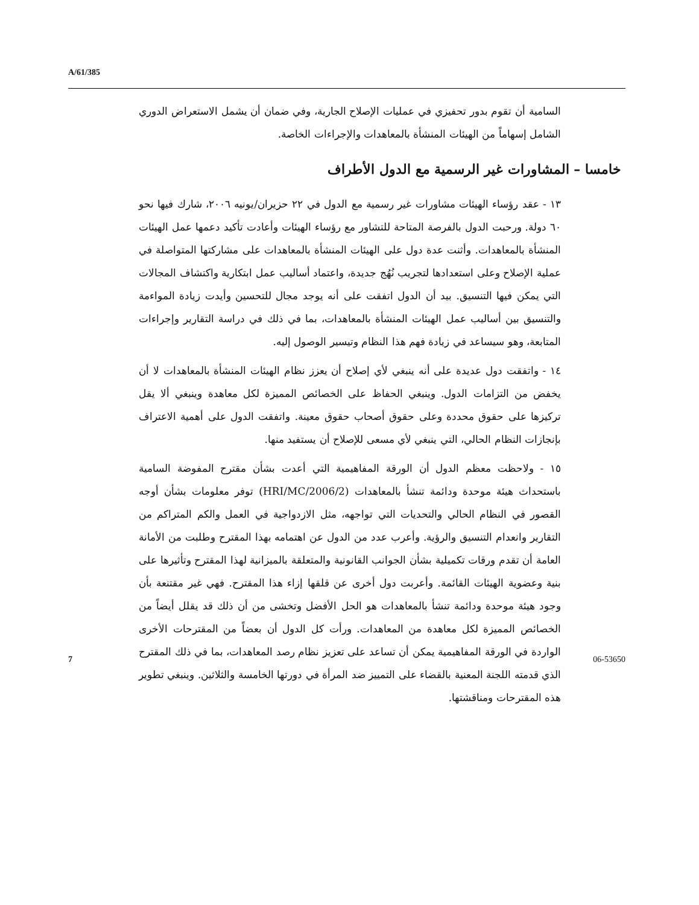A/61/385
السامية أن تقوم بدور تحفيزي في عمليات الإصلاح الجارية، وفي ضمان أن يشمل الاستعراض الدوري الشامل إسهاماً من الهيئات المنشأة بالمعاهدات والإجراءات الخاصة.
خامسا – المشاورات غير الرسمية مع الدول الأطراف
١٣ - عقد رؤساء الهيئات مشاورات غير رسمية مع الدول في ٢٢ حزيران/يونيه ٢٠٠٦، شارك فيها نحو ٦٠ دولة. ورحبت الدول بالفرصة المتاحة للتشاور مع رؤساء الهيئات وأعادت تأكيد دعمها عمل الهيئات المنشأة بالمعاهدات. وأثنت عدة دول على الهيئات المنشأة بالمعاهدات على مشاركتها المتواصلة في عملية الإصلاح وعلى استعدادها لتجريب نُهُج جديدة، واعتماد أساليب عمل ابتكارية واكتشاف المجالات التي يمكن فيها التنسيق. بيد أن الدول اتفقت على أنه يوجد مجال للتحسين وأيدت زيادة المواءمة والتنسيق بين أساليب عمل الهيئات المنشأة بالمعاهدات، بما في ذلك في دراسة التقارير وإجراءات المتابعة، وهو سيساعد في زيادة فهم هذا النظام وتيسير الوصول إليه.
١٤ - واتفقت دول عديدة على أنه ينبغي لأي إصلاح أن يعزز نظام الهيئات المنشأة بالمعاهدات لا أن يخفض من التزامات الدول. وينبغي الحفاظ على الخصائص المميزة لكل معاهدة وينبغي ألا يقل تركيزها على حقوق محددة وعلى حقوق أصحاب حقوق معينة. واتفقت الدول على أهمية الاعتراف بإنجازات النظام الحالي، التي ينبغي لأي مسعى للإصلاح أن يستفيد منها.
١٥ - ولاحظت معظم الدول أن الورقة المفاهيمية التي أعدت بشأن مقترح المفوضة السامية باستحداث هيئة موحدة ودائمة تنشأ بالمعاهدات (HRI/MC/2006/2) توفر معلومات بشأن أوجه القصور في النظام الحالي والتحديات التي تواجهه، مثل الازدواجية في العمل والكم المتراكم من التقارير وانعدام التنسيق والرؤية. وأعرب عدد من الدول عن اهتمامه بهذا المقترح وطلبت من الأمانة العامة أن تقدم ورقات تكميلية بشأن الجوانب القانونية والمتعلقة بالميزانية لهذا المقترح وتأثيرها على بنية وعضوية الهيئات القائمة. وأعربت دول أخرى عن قلقها إزاء هذا المقترح. فهي غير مقتنعة بأن وجود هيئة موحدة ودائمة تنشأ بالمعاهدات هو الحل الأفضل وتخشى من أن ذلك قد يقلل أيضاً من الخصائص المميزة لكل معاهدة من المعاهدات. ورأت كل الدول أن بعضاً من المقترحات الأخرى الواردة في الورقة المفاهيمية يمكن أن تساعد على تعزيز نظام رصد المعاهدات، بما في ذلك المقترح الذي قدمته اللجنة المعنية بالقضاء على التمييز ضد المرأة في دورتها الخامسة والثلاثين. وينبغي تطوير هذه المقترحات ومناقشتها.
7 06-53650